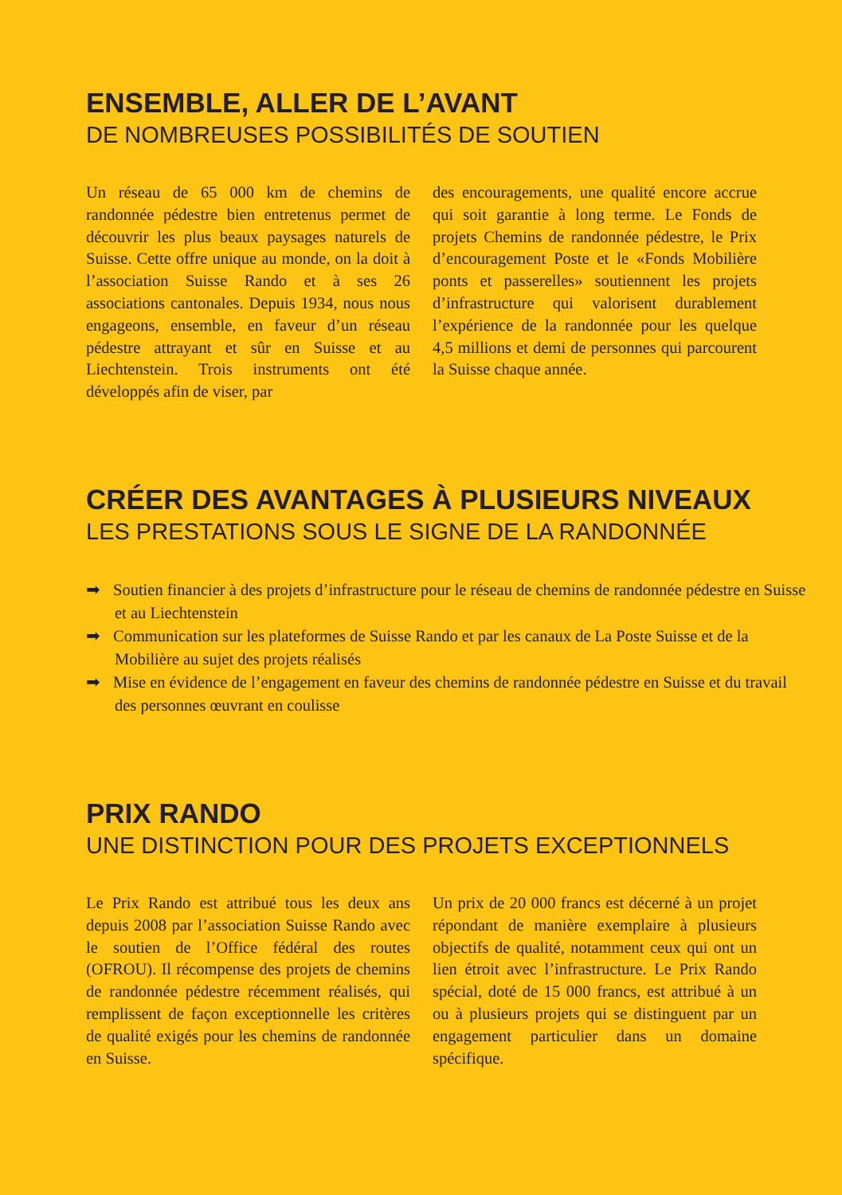ENSEMBLE, ALLER DE L’AVANT
DE NOMBREUSES POSSIBILITÉS DE SOUTIEN
Un réseau de 65 000 km de chemins de randonnée pédestre bien entretenus permet de découvrir les plus beaux paysages naturels de Suisse. Cette offre unique au monde, on la doit à l’association Suisse Rando et à ses 26 associations cantonales. Depuis 1934, nous nous engageons, ensemble, en faveur d’un réseau pédestre attrayant et sûr en Suisse et au Liechtenstein. Trois instruments ont été développés afin de viser, par
des encouragements, une qualité encore accrue qui soit garantie à long terme. Le Fonds de projets Chemins de randonnée pédestre, le Prix d’encouragement Poste et le «Fonds Mobilière ponts et passerelles» soutiennent les projets d’infrastructure qui valorisent durablement l’expérience de la randonnée pour les quelque 4,5 millions et demi de personnes qui parcourent la Suisse chaque année.
CRÉER DES AVANTAGES À PLUSIEURS NIVEAUX
LES PRESTATIONS SOUS LE SIGNE DE LA RANDONNÉE
➡ Soutien financier à des projets d’infrastructure pour le réseau de chemins de randonnée pédestre en Suisse et au Liechtenstein
➡ Communication sur les plateformes de Suisse Rando et par les canaux de La Poste Suisse et de la Mobilière au sujet des projets réalisés
➡ Mise en évidence de l’engagement en faveur des chemins de randonnée pédestre en Suisse et du travail des personnes œuvrant en coulisse
PRIX RANDO
UNE DISTINCTION POUR DES PROJETS EXCEPTIONNELS
Le Prix Rando est attribué tous les deux ans depuis 2008 par l’association Suisse Rando avec le soutien de l’Office fédéral des routes (OFROU). Il récompense des projets de chemins de randonnée pédestre récemment réalisés, qui remplissent de façon exceptionnelle les critères de qualité exigés pour les chemins de randonnée en Suisse.
Un prix de 20 000 francs est décerné à un projet répondant de manière exemplaire à plusieurs objectifs de qualité, notamment ceux qui ont un lien étroit avec l’infrastructure. Le Prix Rando spécial, doté de 15 000 francs, est attribué à un ou à plusieurs projets qui se distinguent par un engagement particulier dans un domaine spécifique.